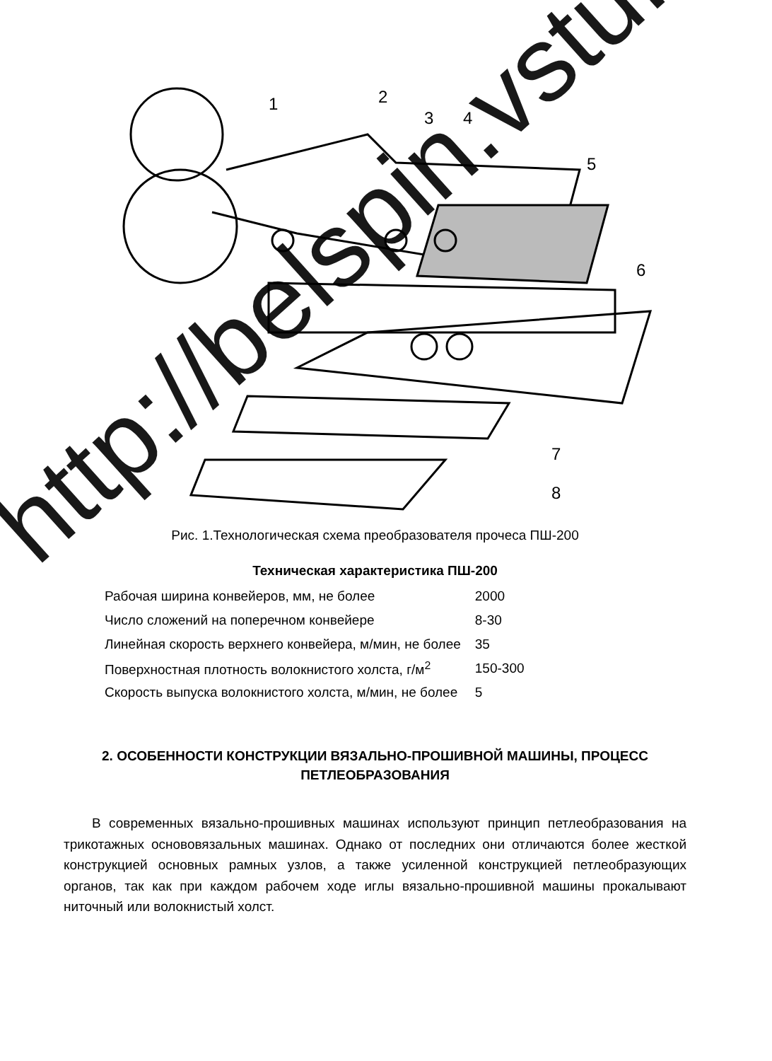1
2
3
4
5
6
7
8
Рис. 1.Технологическая схема преобразователя прочеса ПШ-200
Техническая характеристика ПШ-200
| Рабочая ширина конвейеров, мм, не более | 2000 |
| Число сложений на поперечном конвейере | 8-30 |
| Линейная скорость верхнего конвейера, м/мин, не более | 35 |
| Поверхностная плотность волокнистого холста, г/м<sup>2</sup> | 150-300 |
| Скорость выпуска волокнистого холста, м/мин, не более | 5 |
2. ОСОБЕННОСТИ КОНСТРУКЦИИ ВЯЗАЛЬНО-ПРОШИВНОЙ МАШИНЫ, ПРОЦЕСС ПЕТЛЕОБРАЗОВАНИЯ
В современных вязально-прошивных машинах используют принцип петлеобразования на трикотажных основовязальных машинах. Однако от последних они отличаются более жесткой конструкцией основных рамных узлов, а также усиленной конструкцией петлеобразующих органов, так как при каждом рабочем ходе иглы вязально-прошивной машины прокалывают ниточный или волокнистый холст.
http://belspin.vstu.by